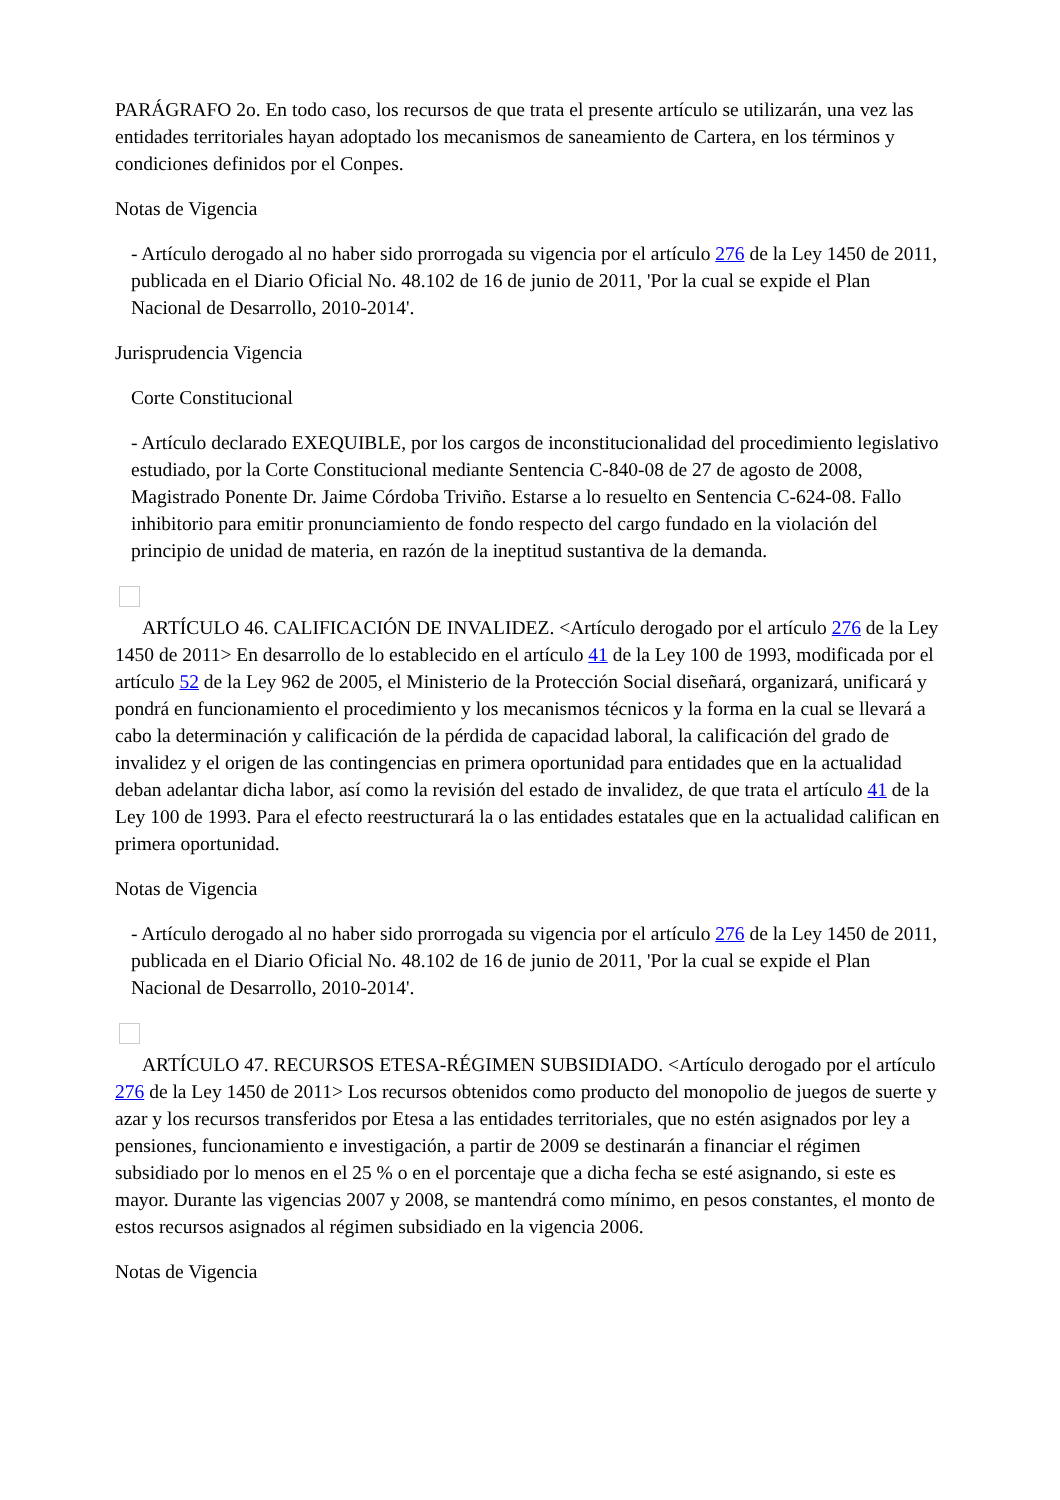PARÁGRAFO 2o. En todo caso, los recursos de que trata el presente artículo se utilizarán, una vez las entidades territoriales hayan adoptado los mecanismos de saneamiento de Cartera, en los términos y condiciones definidos por el Conpes.
Notas de Vigencia
- Artículo derogado al no haber sido prorrogada su vigencia por el artículo 276 de la Ley 1450 de 2011, publicada en el Diario Oficial No. 48.102 de 16 de junio de 2011, 'Por la cual se expide el Plan Nacional de Desarrollo, 2010-2014'.
Jurisprudencia Vigencia
Corte Constitucional
- Artículo declarado EXEQUIBLE, por los cargos de inconstitucionalidad del procedimiento legislativo estudiado, por la Corte Constitucional mediante Sentencia C-840-08 de 27 de agosto de 2008, Magistrado Ponente Dr. Jaime Córdoba Triviño. Estarse a lo resuelto en Sentencia C-624-08. Fallo inhibitorio para emitir pronunciamiento de fondo respecto del cargo fundado en la violación del principio de unidad de materia, en razón de la ineptitud sustantiva de la demanda.
ARTÍCULO 46. CALIFICACIÓN DE INVALIDEZ. <Artículo derogado por el artículo 276 de la Ley 1450 de 2011> En desarrollo de lo establecido en el artículo 41 de la Ley 100 de 1993, modificada por el artículo 52 de la Ley 962 de 2005, el Ministerio de la Protección Social diseñará, organizará, unificará y pondrá en funcionamiento el procedimiento y los mecanismos técnicos y la forma en la cual se llevará a cabo la determinación y calificación de la pérdida de capacidad laboral, la calificación del grado de invalidez y el origen de las contingencias en primera oportunidad para entidades que en la actualidad deban adelantar dicha labor, así como la revisión del estado de invalidez, de que trata el artículo 41 de la Ley 100 de 1993. Para el efecto reestructurará la o las entidades estatales que en la actualidad califican en primera oportunidad.
Notas de Vigencia
- Artículo derogado al no haber sido prorrogada su vigencia por el artículo 276 de la Ley 1450 de 2011, publicada en el Diario Oficial No. 48.102 de 16 de junio de 2011, 'Por la cual se expide el Plan Nacional de Desarrollo, 2010-2014'.
ARTÍCULO 47. RECURSOS ETESA-RÉGIMEN SUBSIDIADO. <Artículo derogado por el artículo 276 de la Ley 1450 de 2011> Los recursos obtenidos como producto del monopolio de juegos de suerte y azar y los recursos transferidos por Etesa a las entidades territoriales, que no estén asignados por ley a pensiones, funcionamiento e investigación, a partir de 2009 se destinarán a financiar el régimen subsidiado por lo menos en el 25 % o en el porcentaje que a dicha fecha se esté asignando, si este es mayor. Durante las vigencias 2007 y 2008, se mantendrá como mínimo, en pesos constantes, el monto de estos recursos asignados al régimen subsidiado en la vigencia 2006.
Notas de Vigencia